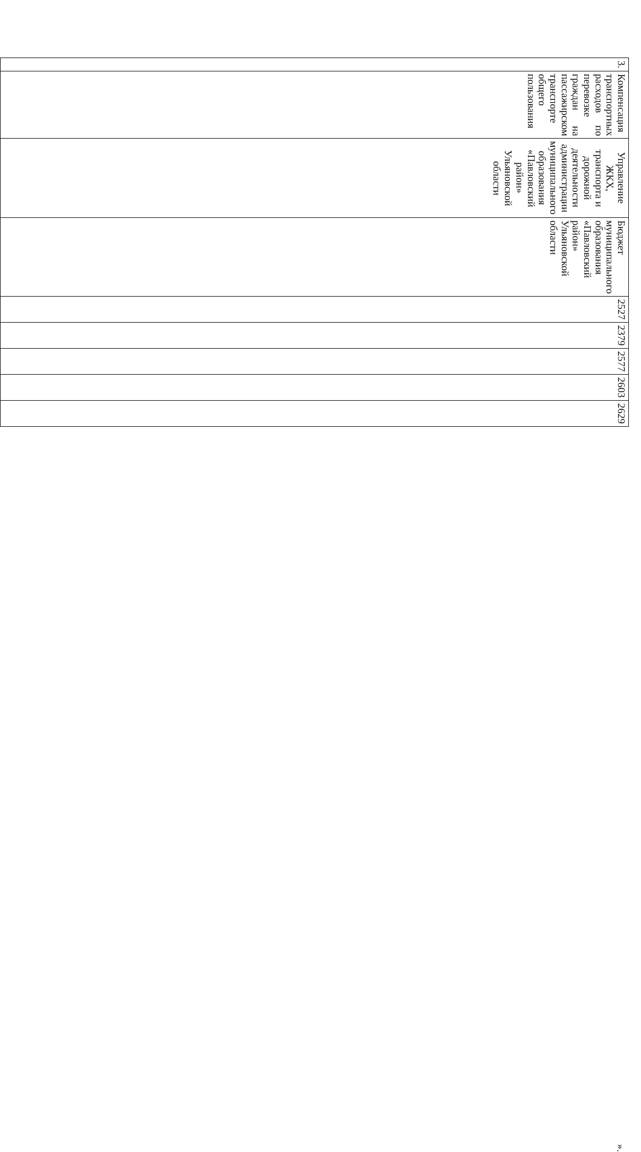| 3. | Компенсация транспортных расходов по перевозке граждан на пассажирском транспорте общего пользования | Управление ЖКХ, транспорта и дорожной деятельности администрации муниципального образования «Павловский район» Ульяновской области | Бюджет муниципального образования «Павловский район» Ульяновской области | 2527 | 2379 | 2577 | 2603 | 2629 |
».